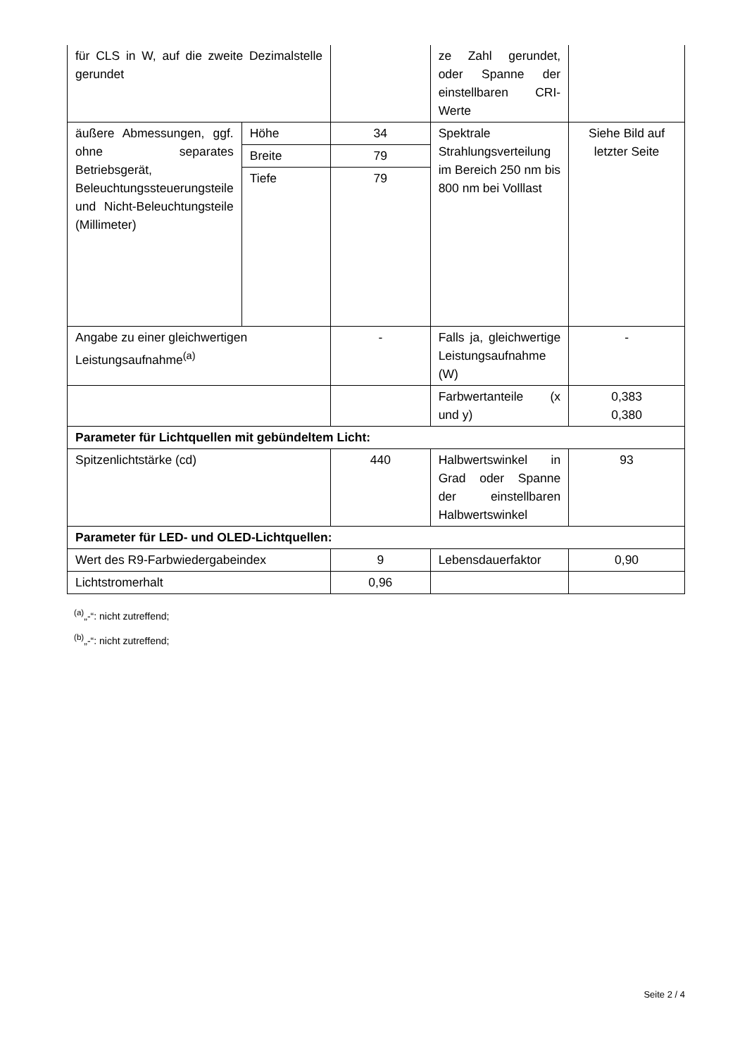| für CLS in W, auf die zweite Dezimalstelle gerundet | | | ze Zahl gerundet, oder Spanne der einstellbaren CRI-Werte | |
| äußere Abmessungen, ggf. ohne separates Betriebsgerät, Beleuchtungssteuerungsteile und Nicht-Beleuchtungsteile (Millimeter) | Höhe | 34 | Spektrale Strahlungsverteilung im Bereich 250 nm bis 800 nm bei Volllast | Siehe Bild auf letzter Seite |
| | Breite | 79 | | |
| | Tiefe | 79 | | |
| Angabe zu einer gleichwertigen Leistungsaufnahme<sup>(a)</sup> | | - | Falls ja, gleichwertige Leistungsaufnahme (W) | - |
| | | | Farbwertanteile (x und y) | 0,383 0,380 |
| Parameter für Lichtquellen mit gebündeltem Licht: | | | | |
| Spitzenlichtstärke (cd) | | 440 | Halbwertswinkel in Grad oder Spanne der einstellbaren Halbwertswinkel | 93 |
| Parameter für LED- und OLED-Lichtquellen: | | | | |
| Wert des R9-Farbwiedergabeindex | | 9 | Lebensdauerfaktor | 0,90 |
| Lichtstromerhalt | | 0,96 | | |
<sup>(a)</sup>„-“: nicht zutreffend;
<sup>(b)</sup>„-“: nicht zutreffend;
Seite 2 / 4